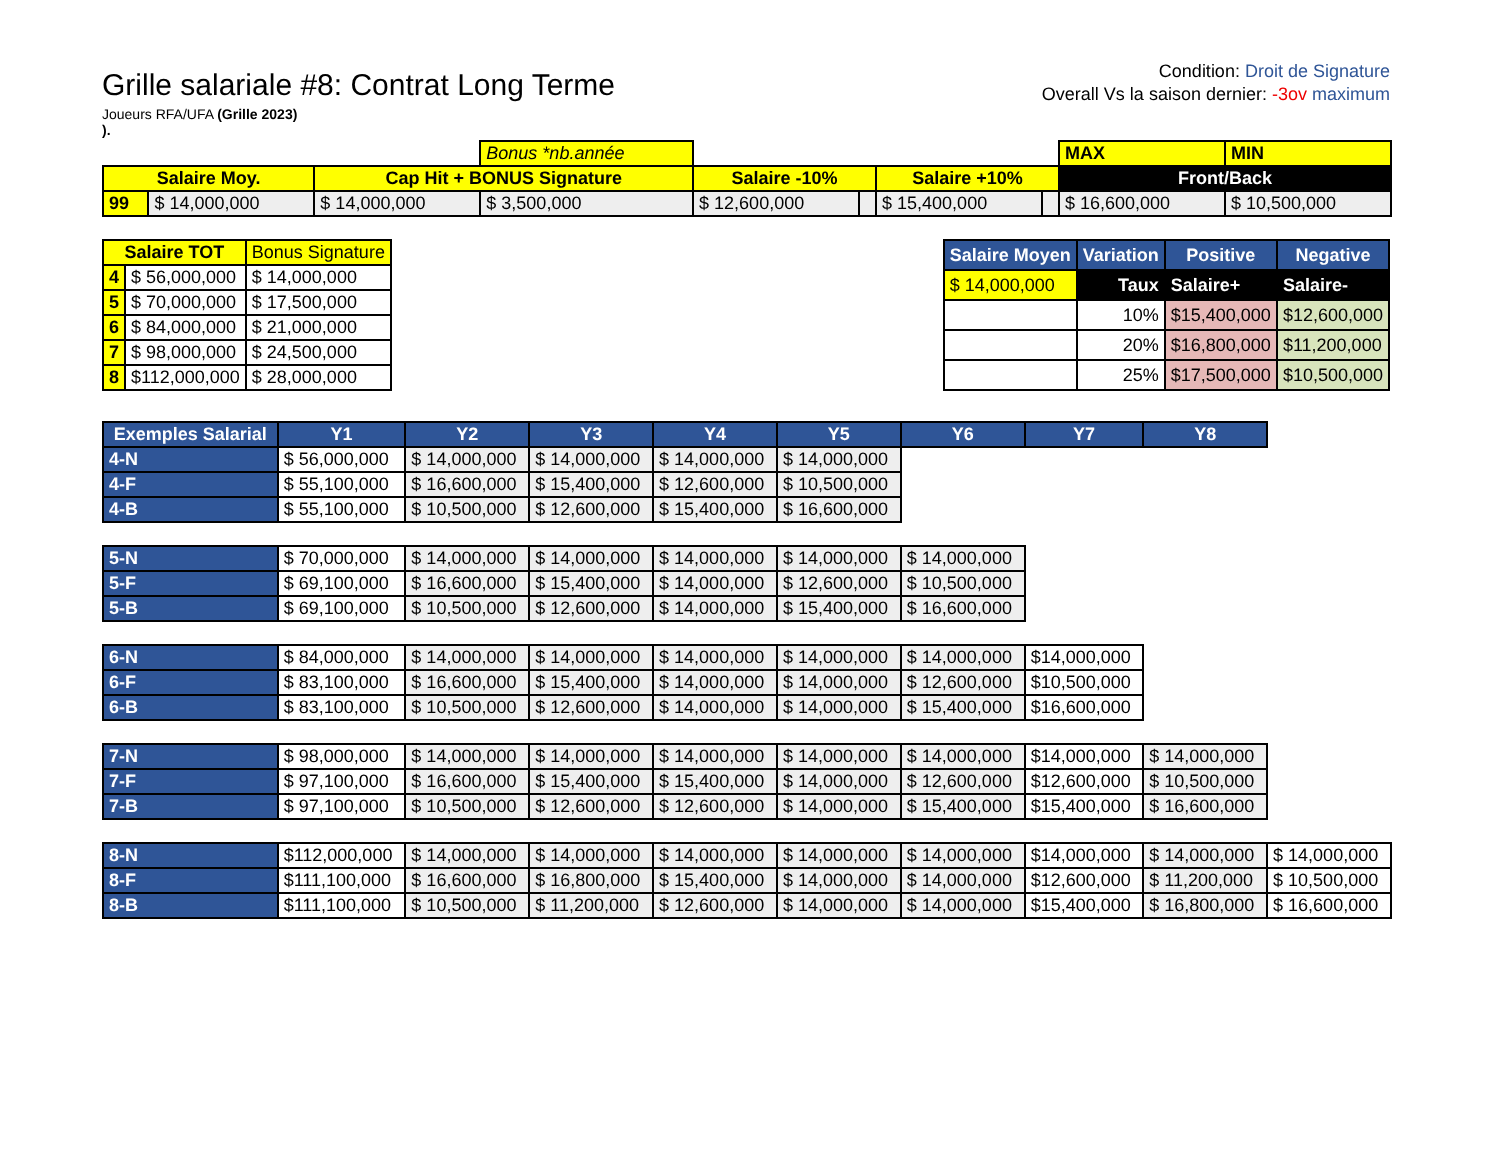Grille salariale #8: Contrat Long Terme
Joueurs RFA/UFA (Grille 2023)
).
Condition: Droit de Signature
Overall Vs la saison dernier: -3ov maximum
| | | | Bonus *nb.année | | | | | MAX | MIN |
| Salaire Moy. | | Cap Hit + BONUS Signature | | Salaire -10% | | Salaire +10% | | Front/Back | |
| 99 | $ 14,000,000 | $ 14,000,000 | $ 3,500,000 | $ 12,600,000 | | $ 15,400,000 | | $ 16,600,000 | $ 10,500,000 |
| Salaire TOT | | Bonus Signature |
| --- | --- | --- |
| 4 | $ 56,000,000 | $ 14,000,000 |
| 5 | $ 70,000,000 | $ 17,500,000 |
| 6 | $ 84,000,000 | $ 21,000,000 |
| 7 | $ 98,000,000 | $ 24,500,000 |
| 8 | $112,000,000 | $ 28,000,000 |
| Salaire Moyen | Variation | Positive | Negative |
| --- | --- | --- | --- |
| $ 14,000,000 | Taux | Salaire+ | Salaire- |
| | 10% | $15,400,000 | $12,600,000 |
| | 20% | $16,800,000 | $11,200,000 |
| | 25% | $17,500,000 | $10,500,000 |
| Exemples Salarial | Y1 | Y2 | Y3 | Y4 | Y5 | Y6 | Y7 | Y8 | |
| --- | --- | --- | --- | --- | --- | --- | --- | --- | --- |
| 4-N | $ 56,000,000 | $ 14,000,000 | $ 14,000,000 | $ 14,000,000 | $ 14,000,000 | | | | |
| 4-F | $ 55,100,000 | $ 16,600,000 | $ 15,400,000 | $ 12,600,000 | $ 10,500,000 | | | | |
| 4-B | $ 55,100,000 | $ 10,500,000 | $ 12,600,000 | $ 15,400,000 | $ 16,600,000 | | | | |
| 5-N | $ 70,000,000 | $ 14,000,000 | $ 14,000,000 | $ 14,000,000 | $ 14,000,000 | $ 14,000,000 | | | |
| 5-F | $ 69,100,000 | $ 16,600,000 | $ 15,400,000 | $ 14,000,000 | $ 12,600,000 | $ 10,500,000 | | | |
| 5-B | $ 69,100,000 | $ 10,500,000 | $ 12,600,000 | $ 14,000,000 | $ 15,400,000 | $ 16,600,000 | | | |
| 6-N | $ 84,000,000 | $ 14,000,000 | $ 14,000,000 | $ 14,000,000 | $ 14,000,000 | $ 14,000,000 | $14,000,000 | | |
| 6-F | $ 83,100,000 | $ 16,600,000 | $ 15,400,000 | $ 14,000,000 | $ 14,000,000 | $ 12,600,000 | $10,500,000 | | |
| 6-B | $ 83,100,000 | $ 10,500,000 | $ 12,600,000 | $ 14,000,000 | $ 14,000,000 | $ 15,400,000 | $16,600,000 | | |
| 7-N | $ 98,000,000 | $ 14,000,000 | $ 14,000,000 | $ 14,000,000 | $ 14,000,000 | $ 14,000,000 | $14,000,000 | $ 14,000,000 | |
| 7-F | $ 97,100,000 | $ 16,600,000 | $ 15,400,000 | $ 15,400,000 | $ 14,000,000 | $ 12,600,000 | $12,600,000 | $ 10,500,000 | |
| 7-B | $ 97,100,000 | $ 10,500,000 | $ 12,600,000 | $ 12,600,000 | $ 14,000,000 | $ 15,400,000 | $15,400,000 | $ 16,600,000 | |
| 8-N | $112,000,000 | $ 14,000,000 | $ 14,000,000 | $ 14,000,000 | $ 14,000,000 | $ 14,000,000 | $14,000,000 | $ 14,000,000 | $ 14,000,000 |
| 8-F | $111,100,000 | $ 16,600,000 | $ 16,800,000 | $ 15,400,000 | $ 14,000,000 | $ 14,000,000 | $12,600,000 | $ 11,200,000 | $ 10,500,000 |
| 8-B | $111,100,000 | $ 10,500,000 | $ 11,200,000 | $ 12,600,000 | $ 14,000,000 | $ 14,000,000 | $15,400,000 | $ 16,800,000 | $ 16,600,000 |